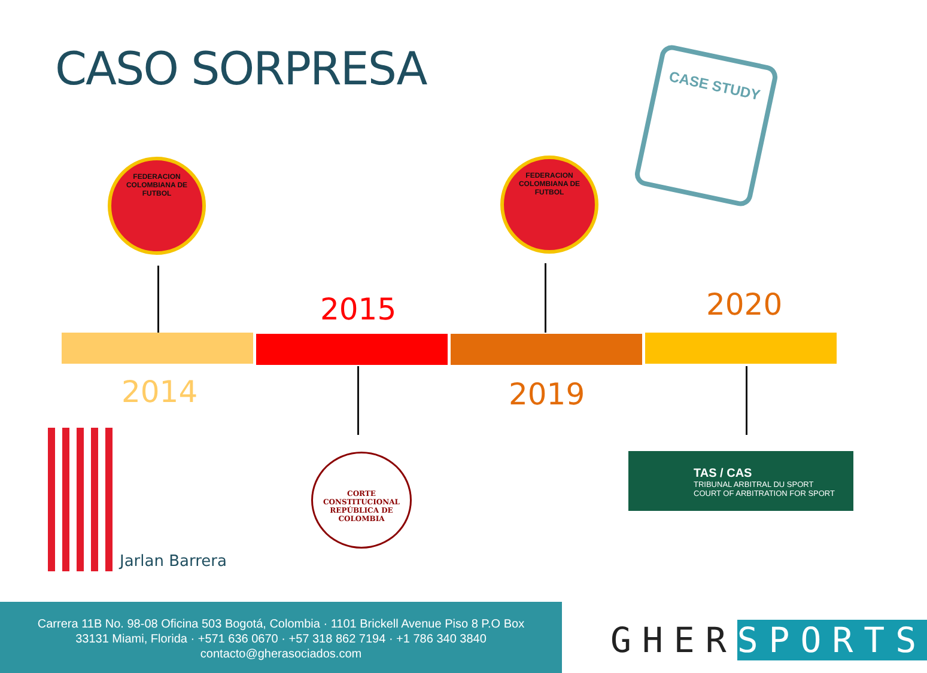CASO SORPRESA CASE STUDY
FEDERACION COLOMBIANA DE FUTBOL
FEDERACION COLOMBIANA DE FUTBOL
2015 2020
2014 2019
Jarlan Barrera
CORTE CONSTITUCIONAL
REPÚBLICA DE COLOMBIA
TAS / CAS
TRIBUNAL ARBITRAL DU SPORT
COURT OF ARBITRATION FOR SPORT
Carrera 11B No. 98-08 Oficina 503 Bogotá, Colombia · 1101 Brickell Avenue Piso 8 P.O Box
33131 Miami, Florida · +571 636 0670 · +57 318 862 7194 · +1 786 340 3840
contacto@gherasociados.com
GHER SPORTS